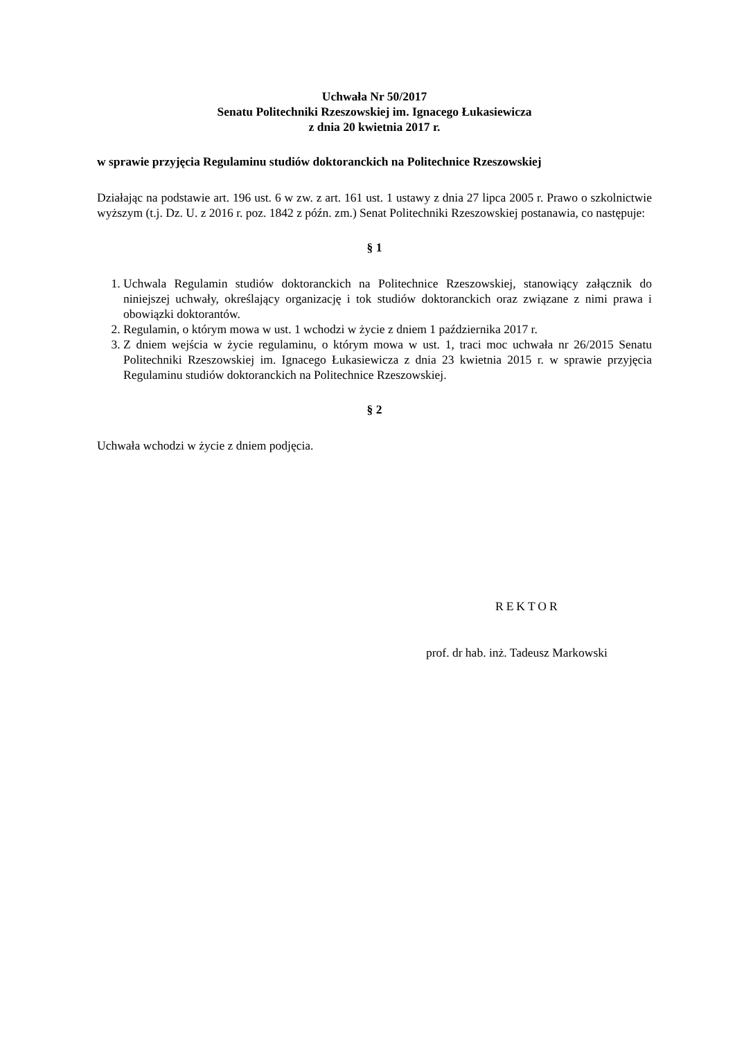Uchwała Nr 50/2017
Senatu Politechniki Rzeszowskiej im. Ignacego Łukasiewicza
z dnia 20 kwietnia 2017 r.
w sprawie przyjęcia Regulaminu studiów doktoranckich na Politechnice Rzeszowskiej
Działając na podstawie art. 196 ust. 6 w zw. z art. 161 ust. 1 ustawy z dnia 27 lipca 2005 r. Prawo o szkolnictwie wyższym (t.j. Dz. U. z 2016 r. poz. 1842 z późn. zm.) Senat Politechniki Rzeszowskiej postanawia, co następuje:
§ 1
1. Uchwala Regulamin studiów doktoranckich na Politechnice Rzeszowskiej, stanowiący załącznik do niniejszej uchwały, określający organizację i tok studiów doktoranckich oraz związane z nimi prawa i obowiązki doktorantów.
2. Regulamin, o którym mowa w ust. 1 wchodzi w życie z dniem 1 października 2017 r.
3. Z dniem wejścia w życie regulaminu, o którym mowa w ust. 1, traci moc uchwała nr 26/2015 Senatu Politechniki Rzeszowskiej im. Ignacego Łukasiewicza z dnia 23 kwietnia 2015 r. w sprawie przyjęcia Regulaminu studiów doktoranckich na Politechnice Rzeszowskiej.
§ 2
Uchwała wchodzi w życie z dniem podjęcia.
REKTOR
prof. dr hab. inż. Tadeusz Markowski